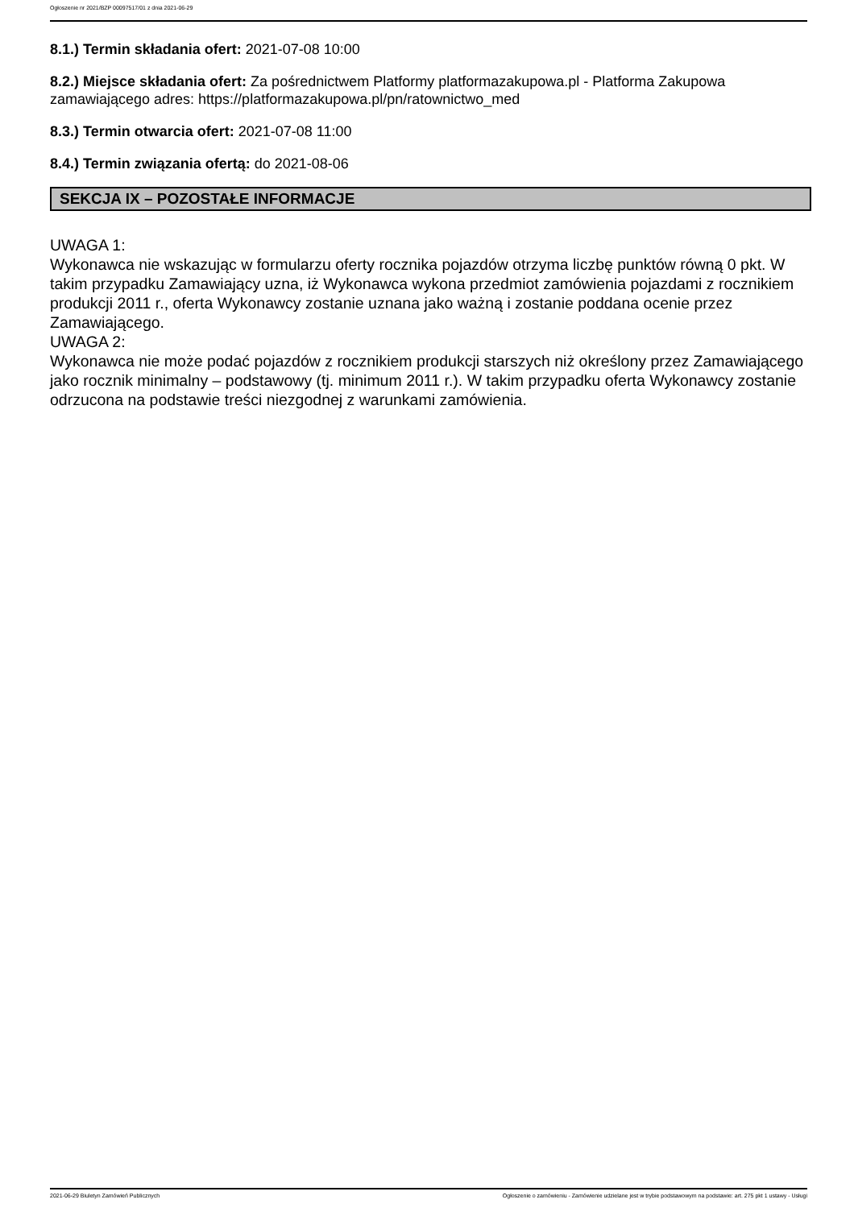Ogłoszenie nr 2021/BZP 00097517/01 z dnia 2021-06-29
8.1.) Termin składania ofert: 2021-07-08 10:00
8.2.) Miejsce składania ofert: Za pośrednictwem Platformy platformazakupowa.pl - Platforma Zakupowa zamawiającego adres: https://platformazakupowa.pl/pn/ratownictwo_med
8.3.) Termin otwarcia ofert: 2021-07-08 11:00
8.4.) Termin związania ofertą: do 2021-08-06
SEKCJA IX – POZOSTAŁE INFORMACJE
UWAGA 1:
Wykonawca nie wskazując w formularzu oferty rocznika pojazdów otrzyma liczbę punktów równą 0 pkt. W takim przypadku Zamawiający uzna, iż Wykonawca wykona przedmiot zamówienia pojazdami z rocznikiem produkcji 2011 r., oferta Wykonawcy zostanie uznana jako ważną i zostanie poddana ocenie przez Zamawiającego.
UWAGA 2:
Wykonawca nie może podać pojazdów z rocznikiem produkcji starszych niż określony przez Zamawiającego jako rocznik minimalny – podstawowy (tj. minimum 2011 r.). W takim przypadku oferta Wykonawcy zostanie odrzucona na podstawie treści niezgodnej z warunkami zamówienia.
2021-06-29 Biuletyn Zamówień Publicznych Ogłoszenie o zamówieniu - Zamówienie udzielane jest w trybie podstawowym na podstawie: art. 275 pkt 1 ustawy - Usługi